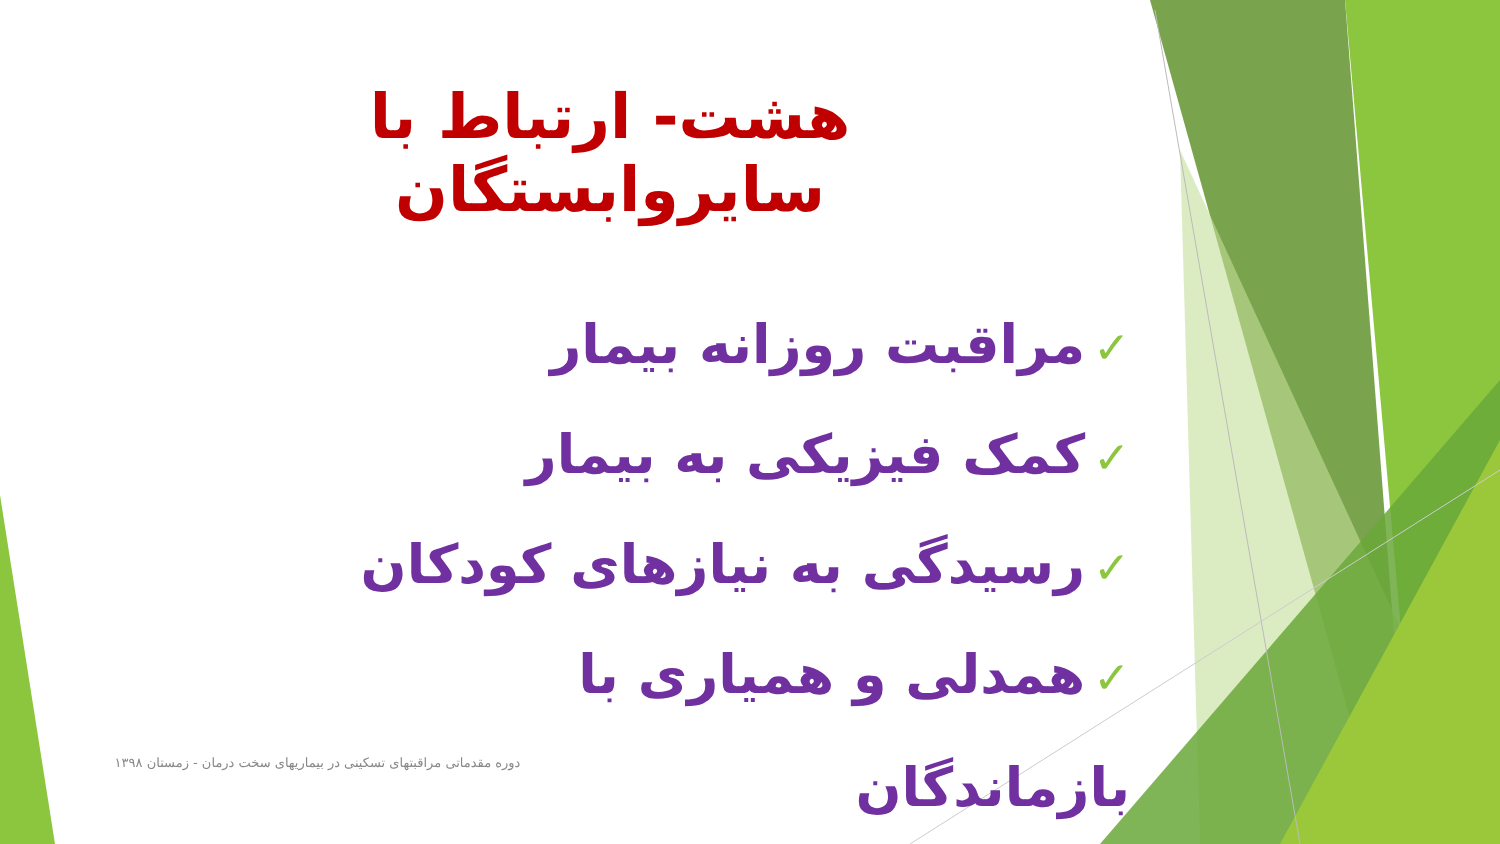هشت- ارتباط با سایروابستگان
✓مراقبت روزانه بیمار
✓کمک فیزیکی به بیمار
✓رسیدگی به نیازهای کودکان
✓همدلی و همیاری با بازماندگان
دوره مقدماتی مراقبتهای تسکینی در بیماریهای سخت درمان - زمستان ۱۳۹۸